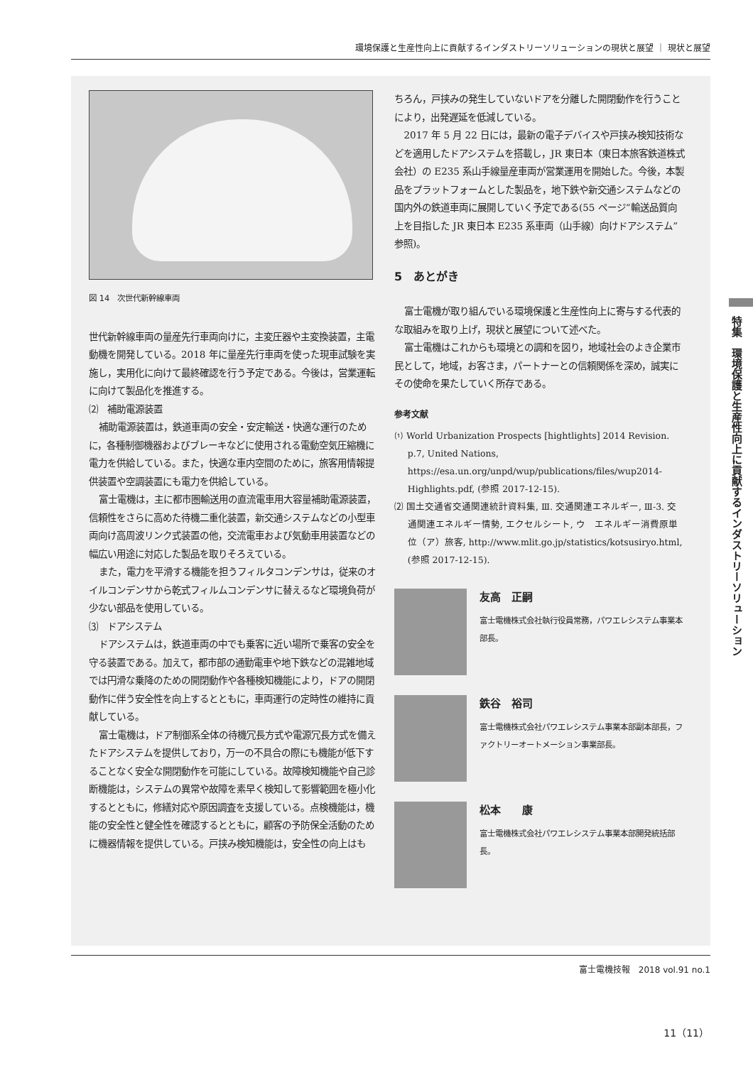環境保護と生産性向上に貢献するインダストリーソリューションの現状と展望 ｜ 現状と展望
図 14　次世代新幹線車両
世代新幹線車両の量産先行車両向けに，主変圧器や主変換装置，主電動機を開発している。2018 年に量産先行車両を使った現車試験を実施し，実用化に向けて最終確認を行う予定である。今後は，営業運転に向けて製品化を推進する。
⑵　補助電源装置
補助電源装置は，鉄道車両の安全・安定輸送・快適な運行のために，各種制御機器およびブレーキなどに使用される電動空気圧縮機に電力を供給している。また，快適な車内空間のために，旅客用情報提供装置や空調装置にも電力を供給している。
富士電機は，主に都市圏輸送用の直流電車用大容量補助電源装置，信頼性をさらに高めた待機二重化装置，新交通システムなどの小型車両向け高周波リンク式装置の他，交流電車および気動車用装置などの幅広い用途に対応した製品を取りそろえている。
また，電力を平滑する機能を担うフィルタコンデンサは，従来のオイルコンデンサから乾式フィルムコンデンサに替えるなど環境負荷が少ない部品を使用している。
⑶　ドアシステム
ドアシステムは，鉄道車両の中でも乗客に近い場所で乗客の安全を守る装置である。加えて，都市部の通勤電車や地下鉄などの混雑地域では円滑な乗降のための開閉動作や各種検知機能により，ドアの開閉動作に伴う安全性を向上するとともに，車両運行の定時性の維持に貢献している。
富士電機は，ドア制御系全体の待機冗長方式や電源冗長方式を備えたドアシステムを提供しており，万一の不具合の際にも機能が低下することなく安全な開閉動作を可能にしている。故障検知機能や自己診断機能は，システムの異常や故障を素早く検知して影響範囲を極小化するとともに，修繕対応や原因調査を支援している。点検機能は，機能の安全性と健全性を確認するとともに，顧客の予防保全活動のために機器情報を提供している。戸挟み検知機能は，安全性の向上はも
ちろん，戸挟みの発生していないドアを分離した開閉動作を行うことにより，出発遅延を低減している。
2017 年 5 月 22 日には，最新の電子デバイスや戸挟み検知技術などを適用したドアシステムを搭載し，JR 東日本（東日本旅客鉄道株式会社）の E235 系山手線量産車両が営業運用を開始した。今後，本製品をプラットフォームとした製品を，地下鉄や新交通システムなどの国内外の鉄道車両に展開していく予定である(55 ページ“輸送品質向上を目指した JR 東日本 E235 系車両（山手線）向けドアシステム”参照)。
5　あとがき
富士電機が取り組んでいる環境保護と生産性向上に寄与する代表的な取組みを取り上げ，現状と展望について述べた。
富士電機はこれからも環境との調和を図り，地域社会のよき企業市民として，地域，お客さま，パートナーとの信頼関係を深め，誠実にその使命を果たしていく所存である。
参考文献
⑴ World Urbanization Prospects [hightlights] 2014 Revision. p.7, United Nations, https://esa.un.org/unpd/wup/publications/files/wup2014-Highlights.pdf, (参照 2017-12-15).
⑵ 国土交通省交通関連統計資料集, Ⅲ. 交通関連エネルギー, Ⅲ-3. 交通関連エネルギー情勢, エクセルシート, ウ　エネルギー消費原単位（ア）旅客, http://www.mlit.go.jp/statistics/kotsusiryo.html, (参照 2017-12-15).
友高　正嗣
富士電機株式会社執行役員常務，パワエレシステム事業本部長。
鉄谷　裕司
富士電機株式会社パワエレシステム事業本部副本部長，ファクトリーオートメーション事業部長。
松本　　康
富士電機株式会社パワエレシステム事業本部開発統括部長。
特集　環境保護と生産性向上に貢献するインダストリーソリューション
富士電機技報　2018 vol.91 no.1
11（11）